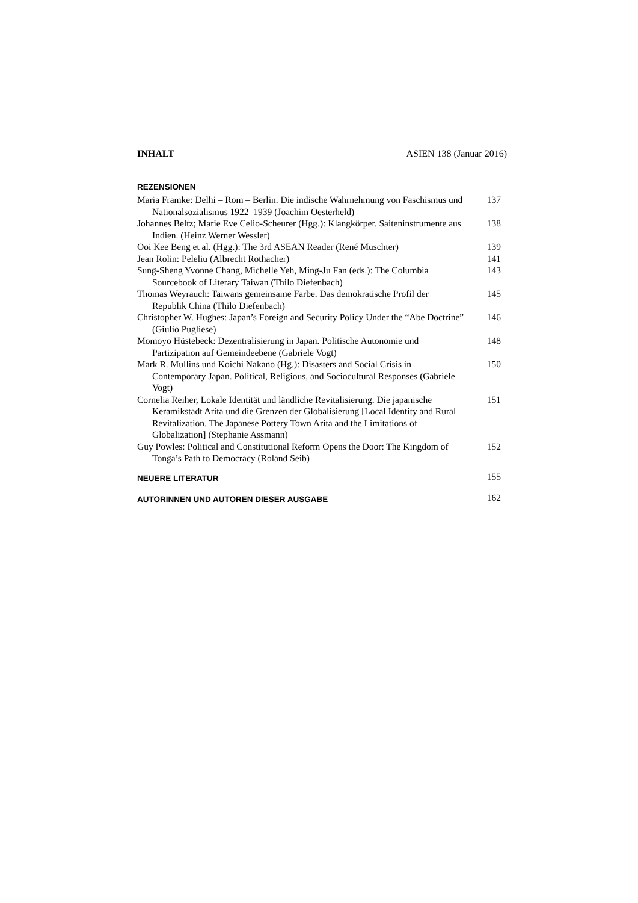INHALT ASIEN 138 (Januar 2016)
REZENSIONEN
Maria Framke: Delhi – Rom – Berlin. Die indische Wahrnehmung von Faschismus und Nationalsozialismus 1922–1939 (Joachim Oesterheld)
137
Johannes Beltz; Marie Eve Celio-Scheurer (Hgg.): Klangkörper. Saiteninstrumente aus Indien. (Heinz Werner Wessler)
138
Ooi Kee Beng et al. (Hgg.): The 3rd ASEAN Reader (René Muschter)
139
Jean Rolin: Peleliu (Albrecht Rothacher)
141
Sung-Sheng Yvonne Chang, Michelle Yeh, Ming-Ju Fan (eds.): The Columbia Sourcebook of Literary Taiwan (Thilo Diefenbach)
143
Thomas Weyrauch: Taiwans gemeinsame Farbe. Das demokratische Profil der Republik China (Thilo Diefenbach)
145
Christopher W. Hughes: Japan’s Foreign and Security Policy Under the “Abe Doctrine” (Giulio Pugliese)
146
Momoyo Hüstebeck: Dezentralisierung in Japan. Politische Autonomie und Partizipation auf Gemeindeebene (Gabriele Vogt)
148
Mark R. Mullins und Koichi Nakano (Hg.): Disasters and Social Crisis in Contemporary Japan. Political, Religious, and Sociocultural Responses (Gabriele Vogt)
150
Cornelia Reiher, Lokale Identität und ländliche Revitalisierung. Die japanische Keramikstadt Arita und die Grenzen der Globalisierung [Local Identity and Rural Revitalization. The Japanese Pottery Town Arita and the Limitations of Globalization] (Stephanie Assmann)
151
Guy Powles: Political and Constitutional Reform Opens the Door: The Kingdom of Tonga’s Path to Democracy (Roland Seib)
152
NEUERE LITERATUR
155
AUTORINNEN UND AUTOREN DIESER AUSGABE
162